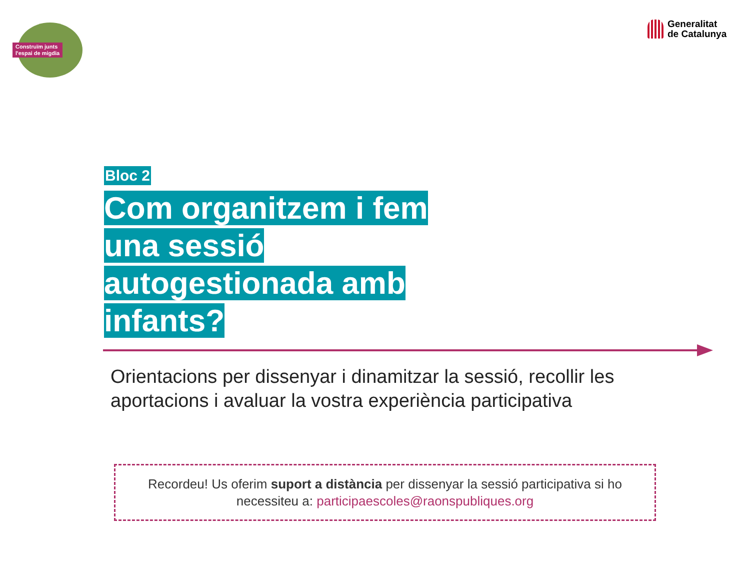Construïm junts
l'espai de migdia
Generalitat
de Catalunya
Bloc 2
Com organitzem i fem una sessió autogestionada amb infants?
Orientacions per dissenyar i dinamitzar la sessió, recollir les aportacions i avaluar la vostra experiència participativa
Recordeu! Us oferim suport a distància per dissenyar la sessió participativa si ho necessiteu a: participaescoles@raonspubliques.org